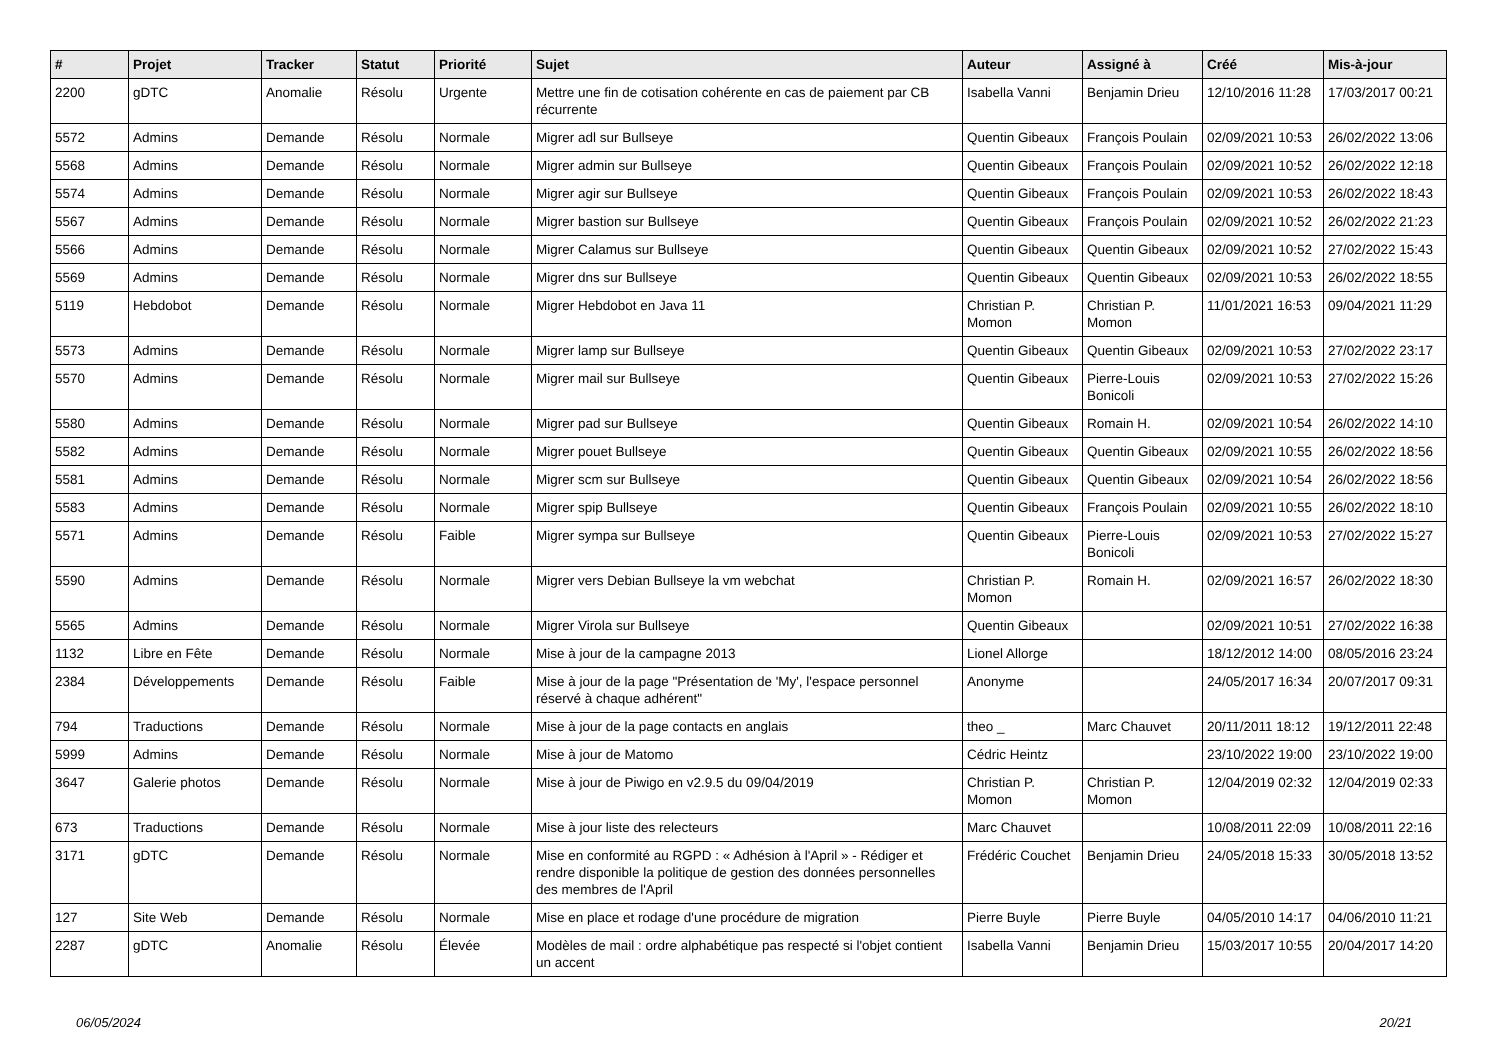| # | Projet | Tracker | Statut | Priorité | Sujet | Auteur | Assigné à | Créé | Mis-à-jour |
| --- | --- | --- | --- | --- | --- | --- | --- | --- | --- |
| 2200 | gDTC | Anomalie | Résolu | Urgente | Mettre une fin de cotisation cohérente en cas de paiement par CB récurrente | Isabella Vanni | Benjamin Drieu | 12/10/2016 11:28 | 17/03/2017 00:21 |
| 5572 | Admins | Demande | Résolu | Normale | Migrer adl sur Bullseye | Quentin Gibeaux | François Poulain | 02/09/2021 10:53 | 26/02/2022 13:06 |
| 5568 | Admins | Demande | Résolu | Normale | Migrer admin sur Bullseye | Quentin Gibeaux | François Poulain | 02/09/2021 10:52 | 26/02/2022 12:18 |
| 5574 | Admins | Demande | Résolu | Normale | Migrer agir sur Bullseye | Quentin Gibeaux | François Poulain | 02/09/2021 10:53 | 26/02/2022 18:43 |
| 5567 | Admins | Demande | Résolu | Normale | Migrer bastion sur Bullseye | Quentin Gibeaux | François Poulain | 02/09/2021 10:52 | 26/02/2022 21:23 |
| 5566 | Admins | Demande | Résolu | Normale | Migrer Calamus sur Bullseye | Quentin Gibeaux | Quentin Gibeaux | 02/09/2021 10:52 | 27/02/2022 15:43 |
| 5569 | Admins | Demande | Résolu | Normale | Migrer dns sur Bullseye | Quentin Gibeaux | Quentin Gibeaux | 02/09/2021 10:53 | 26/02/2022 18:55 |
| 5119 | Hebdobot | Demande | Résolu | Normale | Migrer Hebdobot en Java 11 | Christian P. Momon | Christian P. Momon | 11/01/2021 16:53 | 09/04/2021 11:29 |
| 5573 | Admins | Demande | Résolu | Normale | Migrer lamp sur Bullseye | Quentin Gibeaux | Quentin Gibeaux | 02/09/2021 10:53 | 27/02/2022 23:17 |
| 5570 | Admins | Demande | Résolu | Normale | Migrer mail sur Bullseye | Quentin Gibeaux | Pierre-Louis Bonicoli | 02/09/2021 10:53 | 27/02/2022 15:26 |
| 5580 | Admins | Demande | Résolu | Normale | Migrer pad sur Bullseye | Quentin Gibeaux | Romain H. | 02/09/2021 10:54 | 26/02/2022 14:10 |
| 5582 | Admins | Demande | Résolu | Normale | Migrer pouet Bullseye | Quentin Gibeaux | Quentin Gibeaux | 02/09/2021 10:55 | 26/02/2022 18:56 |
| 5581 | Admins | Demande | Résolu | Normale | Migrer scm sur Bullseye | Quentin Gibeaux | Quentin Gibeaux | 02/09/2021 10:54 | 26/02/2022 18:56 |
| 5583 | Admins | Demande | Résolu | Normale | Migrer spip Bullseye | Quentin Gibeaux | François Poulain | 02/09/2021 10:55 | 26/02/2022 18:10 |
| 5571 | Admins | Demande | Résolu | Faible | Migrer sympa sur Bullseye | Quentin Gibeaux | Pierre-Louis Bonicoli | 02/09/2021 10:53 | 27/02/2022 15:27 |
| 5590 | Admins | Demande | Résolu | Normale | Migrer vers Debian Bullseye la vm webchat | Christian P. Momon | Romain H. | 02/09/2021 16:57 | 26/02/2022 18:30 |
| 5565 | Admins | Demande | Résolu | Normale | Migrer Virola sur Bullseye | Quentin Gibeaux | | 02/09/2021 10:51 | 27/02/2022 16:38 |
| 1132 | Libre en Fête | Demande | Résolu | Normale | Mise à jour de la campagne 2013 | Lionel Allorge | | 18/12/2012 14:00 | 08/05/2016 23:24 |
| 2384 | Développements | Demande | Résolu | Faible | Mise à jour de la page "Présentation de 'My', l'espace personnel réservé à chaque adhérent" | Anonyme | | 24/05/2017 16:34 | 20/07/2017 09:31 |
| 794 | Traductions | Demande | Résolu | Normale | Mise à jour de la page contacts en anglais | theo _ | Marc Chauvet | 20/11/2011 18:12 | 19/12/2011 22:48 |
| 5999 | Admins | Demande | Résolu | Normale | Mise à jour de Matomo | Cédric Heintz | | 23/10/2022 19:00 | 23/10/2022 19:00 |
| 3647 | Galerie photos | Demande | Résolu | Normale | Mise à jour de Piwigo en v2.9.5 du 09/04/2019 | Christian P. Momon | Christian P. Momon | 12/04/2019 02:32 | 12/04/2019 02:33 |
| 673 | Traductions | Demande | Résolu | Normale | Mise à jour liste des relecteurs | Marc Chauvet | | 10/08/2011 22:09 | 10/08/2011 22:16 |
| 3171 | gDTC | Demande | Résolu | Normale | Mise en conformité au RGPD : « Adhésion à l'April » - Rédiger et rendre disponible la politique de gestion des données personnelles des membres de l'April | Frédéric Couchet | Benjamin Drieu | 24/05/2018 15:33 | 30/05/2018 13:52 |
| 127 | Site Web | Demande | Résolu | Normale | Mise en place et rodage d'une procédure de migration | Pierre Buyle | Pierre Buyle | 04/05/2010 14:17 | 04/06/2010 11:21 |
| 2287 | gDTC | Anomalie | Résolu | Élevée | Modèles de mail : ordre alphabétique pas respecté si l'objet contient un accent | Isabella Vanni | Benjamin Drieu | 15/03/2017 10:55 | 20/04/2017 14:20 |
06/05/2024 20/21